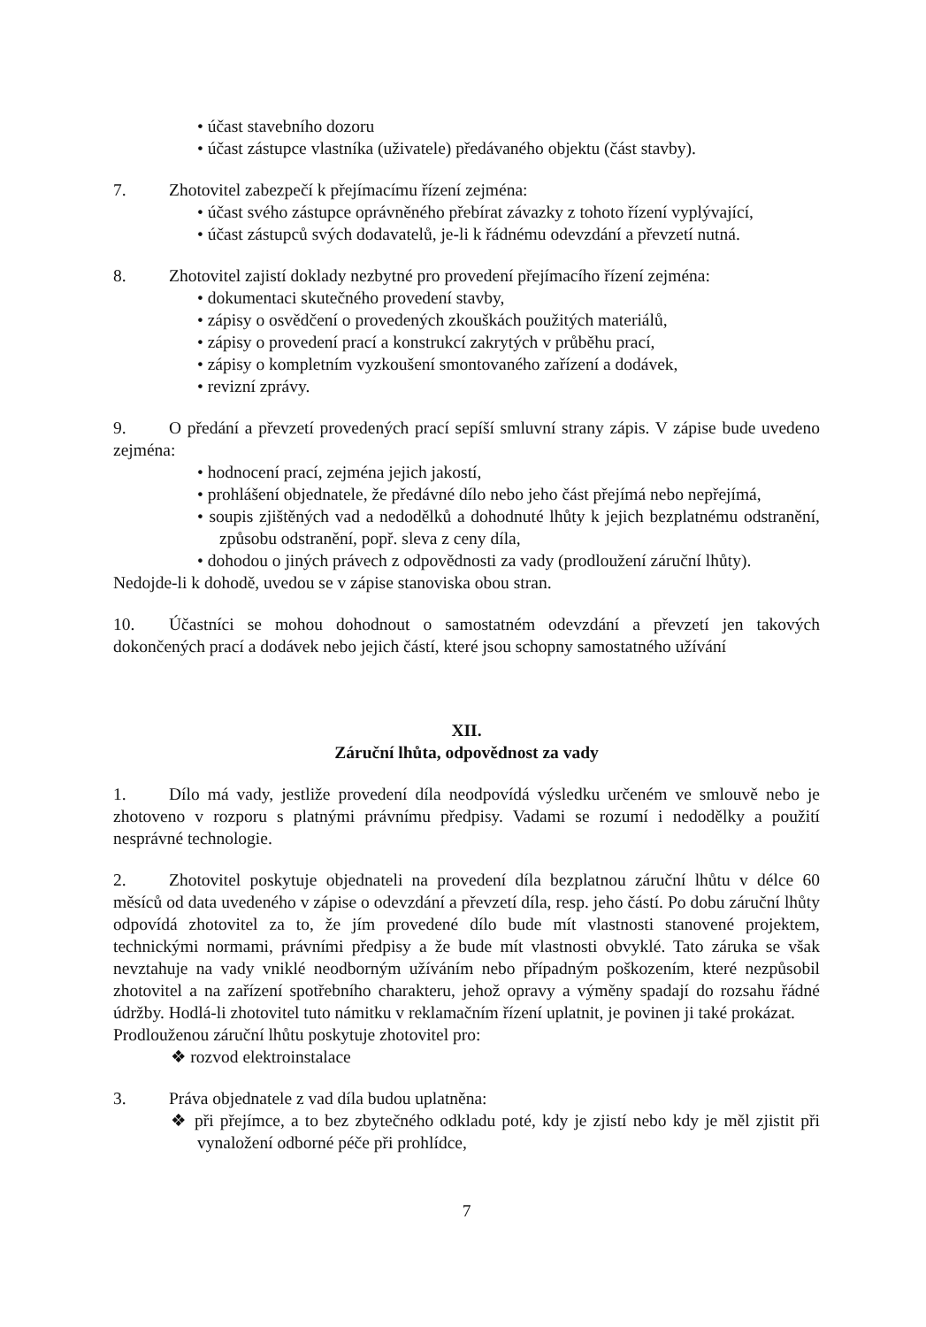• účast stavebního dozoru
• účast zástupce vlastníka (uživatele) předávaného objektu (část stavby).
7. Zhotovitel zabezpečí k přejímacímu řízení zejména:
• účast svého zástupce oprávněného přebírat závazky z tohoto řízení vyplývající,
• účast zástupců svých dodavatelů, je-li k řádnému odevzdání a převzetí nutná.
8. Zhotovitel zajistí doklady nezbytné pro provedení přejímacího řízení zejména:
• dokumentaci skutečného provedení stavby,
• zápisy o osvědčení o provedených zkouškách použitých materiálů,
• zápisy o provedení prací a konstrukcí zakrytých v průběhu prací,
• zápisy o kompletním vyzkoušení smontovaného zařízení a dodávek,
• revizní zprávy.
9. O předání a převzetí provedených prací sepíší smluvní strany zápis. V zápise bude uvedeno zejména:
• hodnocení prací, zejména jejich jakostí,
• prohlášení objednatele, že předávné dílo nebo jeho část přejímá nebo nepřejímá,
• soupis zjištěných vad a nedodělků a dohodnuté lhůty k jejich bezplatnému odstranění, způsobu odstranění, popř. sleva z ceny díla,
• dohodou o jiných právech z odpovědnosti za vady (prodloužení záruční lhůty).
Nedojde-li k dohodě, uvedou se v zápise stanoviska obou stran.
10. Účastníci se mohou dohodnout o samostatném odevzdání a převzetí jen takových dokončených prací a dodávek nebo jejich částí, které jsou schopny samostatného užívání
XII.
Záruční lhůta, odpovědnost za vady
1. Dílo má vady, jestliže provedení díla neodpovídá výsledku určeném ve smlouvě nebo je zhotoveno v rozporu s platnými právnímu předpisy. Vadami se rozumí i nedodělky a použití nesprávné technologie.
2. Zhotovitel poskytuje objednateli na provedení díla bezplatnou záruční lhůtu v délce 60 měsíců od data uvedeného v zápise o odevzdání a převzetí díla, resp. jeho částí. Po dobu záruční lhůty odpovídá zhotovitel za to, že jím provedené dílo bude mít vlastnosti stanovené projektem, technickými normami, právními předpisy a že bude mít vlastnosti obvyklé. Tato záruka se však nevztahuje na vady vniklé neodborným užíváním nebo případným poškozením, které nezpůsobil zhotovitel a na zařízení spotřebního charakteru, jehož opravy a výměny spadají do rozsahu řádné údržby. Hodlá-li zhotovitel tuto námitku v reklamačním řízení uplatnit, je povinen ji také prokázat.
Prodlouženou záruční lhůtu poskytuje zhotovitel pro:
❖ rozvod elektroinstalace
3. Práva objednatele z vad díla budou uplatněna:
❖ při přejímce, a to bez zbytečného odkladu poté, kdy je zjistí nebo kdy je měl zjistit při vynaložení odborné péče při prohlídce,
7